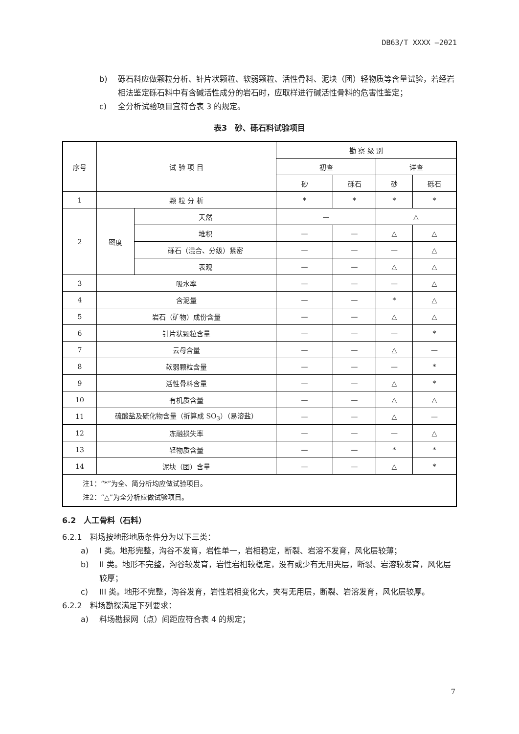DB63/T XXXX —2021
b) 砾石料应做颗粒分析、针片状颗粒、软弱颗粒、活性骨料、泥块（团）轻物质等含量试验，若经岩相法鉴定砾石料中有含碱活性成分的岩石时，应取样进行碱活性骨料的危害性鉴定；
c) 全分析试验项目宜符合表 3 的规定。
表3　砂、砾石料试验项目
| 序号 | 试 验 项 目 | | 勘 察 级 别 | | | |
| --- | --- | --- | --- | --- | --- | --- |
| | | | 初查 | | 详查 | |
| | | | 砂 | 砾石 | 砂 | 砾石 |
| 1 | 颗 粒 分 析 | | * | * | * | * |
| 2 | 密度 | 天然 | — | | △ | |
| | | 堆积 | — | — | △ | △ |
| | | 砾石（混合、分级）紧密 | — | — | — | △ |
| | | 表观 | — | — | △ | △ |
| 3 | 吸水率 | | — | — | — | △ |
| 4 | 含泥量 | | — | — | * | △ |
| 5 | 岩石（矿物）成份含量 | | — | — | △ | △ |
| 6 | 针片状颗粒含量 | | — | — | — | * |
| 7 | 云母含量 | | — | — | △ | — |
| 8 | 软弱颗粒含量 | | — | — | — | * |
| 9 | 活性骨料含量 | | — | — | △ | * |
| 10 | 有机质含量 | | — | — | △ | △ |
| 11 | 硫酸盐及硫化物含量（折算成 SO<sub>3</sub>）（易溶盐） | | — | — | △ | — |
| 12 | 冻融损失率 | | — | — | — | △ |
| 13 | 轻物质含量 | | — | — | * | * |
| 14 | 泥块（团）含量 | | — | — | △ | * |
| 注1：“*”为全、简分析均应做试验项目。 注2：“△”为全分析应做试验项目。 | | | | | | |
6.2　人工骨料（石料）
6.2.1　料场按地形地质条件分为以下三类：
a) I 类。地形完整，沟谷不发育，岩性单一，岩相稳定，断裂、岩溶不发育，风化层较薄；
b) II 类。地形不完整，沟谷较发育，岩性岩相较稳定，没有或少有无用夹层，断裂、岩溶较发育，风化层较厚；
c) III 类。地形不完整，沟谷发育，岩性岩相变化大，夹有无用层，断裂、岩溶发育，风化层较厚。
6.2.2　料场勘探满足下列要求：
a) 料场勘探网（点）间距应符合表 4 的规定；
7